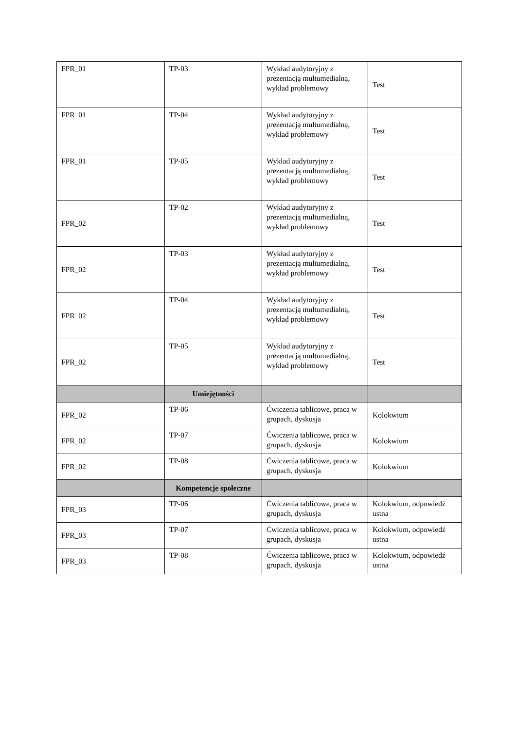| FPR_01 | TP-03 | Wykład audytoryjny z prezentacją multumedialną, wykład problemowy | Test |
| FPR_01 | TP-04 | Wykład audytoryjny z prezentacją multumedialną, wykład problemowy | Test |
| FPR_01 | TP-05 | Wykład audytoryjny z prezentacją multumedialną, wykład problemowy | Test |
| FPR_02 | TP-02 | Wykład audytoryjny z prezentacją multumedialną, wykład problemowy | Test |
| FPR_02 | TP-03 | Wykład audytoryjny z prezentacją multumedialną, wykład problemowy | Test |
| FPR_02 | TP-04 | Wykład audytoryjny z prezentacją multumedialną, wykład problemowy | Test |
| FPR_02 | TP-05 | Wykład audytoryjny z prezentacją multumedialną, wykład problemowy | Test |
| | Umiejętności | | |
| FPR_02 | TP-06 | Ćwiczenia tablicowe, praca w grupach, dyskusja | Kolokwium |
| FPR_02 | TP-07 | Ćwiczenia tablicowe, praca w grupach, dyskusja | Kolokwium |
| FPR_02 | TP-08 | Ćwiczenia tablicowe, praca w grupach, dyskusja | Kolokwium |
| | Kompetencje społeczne | | |
| FPR_03 | TP-06 | Ćwiczenia tablicowe, praca w grupach, dyskusja | Kolokwium, odpowiedź ustna |
| FPR_03 | TP-07 | Ćwiczenia tablicowe, praca w grupach, dyskusja | Kolokwium, odpowiedź ustna |
| FPR_03 | TP-08 | Ćwiczenia tablicowe, praca w grupach, dyskusja | Kolokwium, odpowiedź ustna |